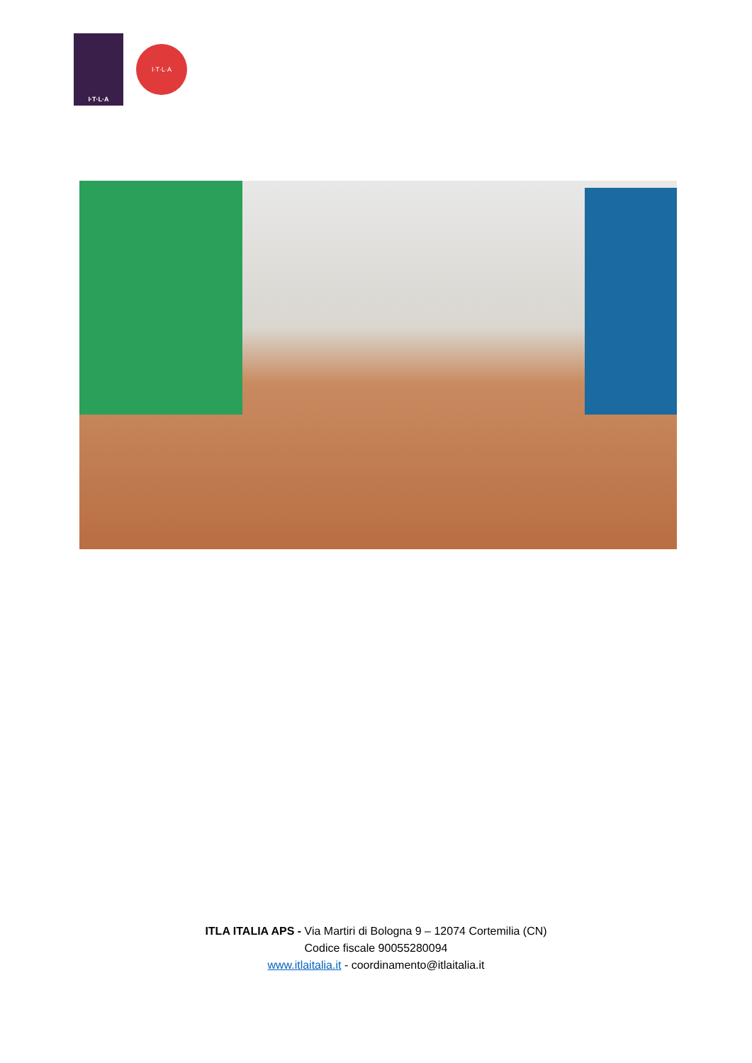I·T·L·A
I·T·L·A
ITLA ITALIA APS - Via Martiri di Bologna 9 – 12074 Cortemilia (CN)
Codice fiscale 90055280094
www.itlaitalia.it - coordinamento@itlaitalia.it